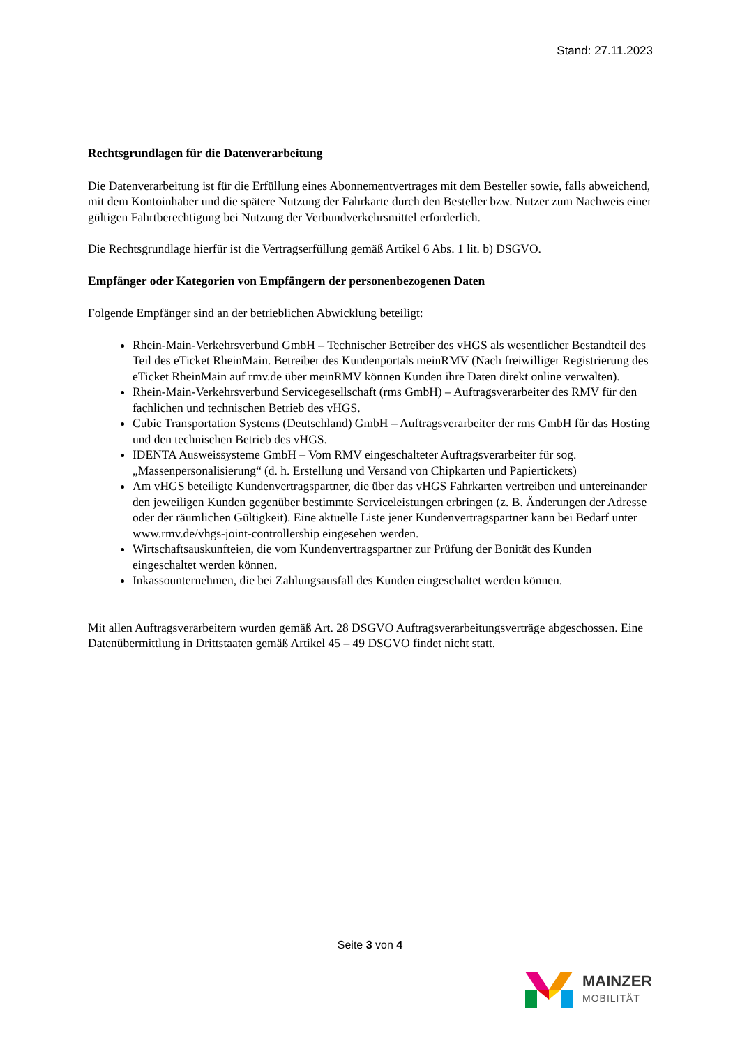Stand: 27.11.2023
Rechtsgrundlagen für die Datenverarbeitung
Die Datenverarbeitung ist für die Erfüllung eines Abonnementvertrages mit dem Besteller sowie, falls abweichend, mit dem Kontoinhaber und die spätere Nutzung der Fahrkarte durch den Besteller bzw. Nutzer zum Nachweis einer gültigen Fahrtberechtigung bei Nutzung der Verbundverkehrsmittel erforderlich.
Die Rechtsgrundlage hierfür ist die Vertragserfüllung gemäß Artikel 6 Abs. 1 lit. b) DSGVO.
Empfänger oder Kategorien von Empfängern der personenbezogenen Daten
Folgende Empfänger sind an der betrieblichen Abwicklung beteiligt:
Rhein-Main-Verkehrsverbund GmbH – Technischer Betreiber des vHGS als wesentlicher Bestandteil des Teil des eTicket RheinMain. Betreiber des Kundenportals meinRMV (Nach freiwilliger Registrierung des eTicket RheinMain auf rmv.de über meinRMV können Kunden ihre Daten direkt online verwalten).
Rhein-Main-Verkehrsverbund Servicegesellschaft (rms GmbH) – Auftragsverarbeiter des RMV für den fachlichen und technischen Betrieb des vHGS.
Cubic Transportation Systems (Deutschland) GmbH – Auftragsverarbeiter der rms GmbH für das Hosting und den technischen Betrieb des vHGS.
IDENTA Ausweissysteme GmbH – Vom RMV eingeschalteter Auftragsverarbeiter für sog. „Massenpersonalisierung“ (d. h. Erstellung und Versand von Chipkarten und Papiertickets)
Am vHGS beteiligte Kundenvertragspartner, die über das vHGS Fahrkarten vertreiben und untereinander den jeweiligen Kunden gegenüber bestimmte Serviceleistungen erbringen (z. B. Änderungen der Adresse oder der räumlichen Gültigkeit). Eine aktuelle Liste jener Kundenvertragspartner kann bei Bedarf unter www.rmv.de/vhgs-joint-controllership eingesehen werden.
Wirtschaftsauskunfteien, die vom Kundenvertragspartner zur Prüfung der Bonität des Kunden eingeschaltet werden können.
Inkassounternehmen, die bei Zahlungsausfall des Kunden eingeschaltet werden können.
Mit allen Auftragsverarbeitern wurden gemäß Art. 28 DSGVO Auftragsverarbeitungsverträge abgeschossen. Eine Datenübermittlung in Drittstaaten gemäß Artikel 45 – 49 DSGVO findet nicht statt.
Seite 3 von 4
MAINZER
MOBILITÄT